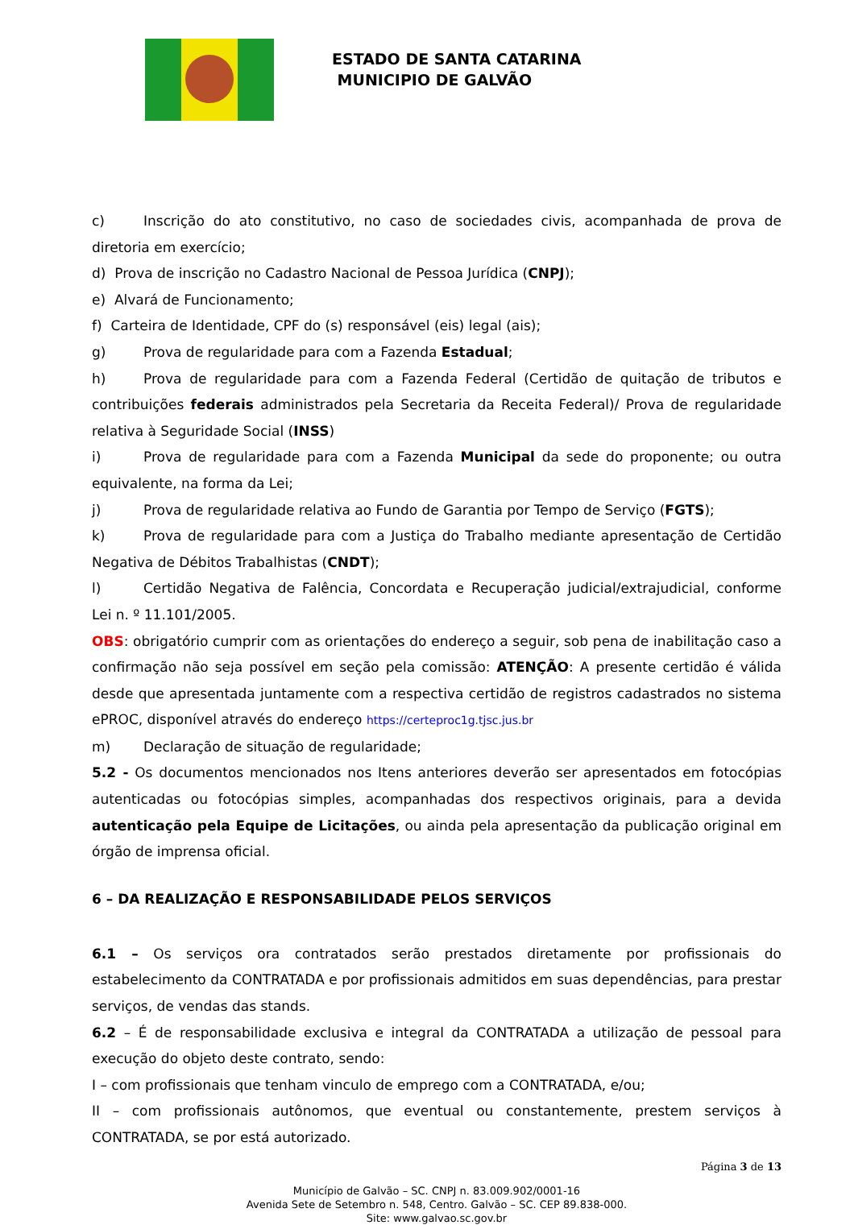ESTADO DE SANTA CATARINA
MUNICIPIO DE GALVÃO
c) Inscrição do ato constitutivo, no caso de sociedades civis, acompanhada de prova de diretoria em exercício;
d) Prova de inscrição no Cadastro Nacional de Pessoa Jurídica (CNPJ);
e) Alvará de Funcionamento;
f) Carteira de Identidade, CPF do (s) responsável (eis) legal (ais);
g) Prova de regularidade para com a Fazenda Estadual;
h) Prova de regularidade para com a Fazenda Federal (Certidão de quitação de tributos e contribuições federais administrados pela Secretaria da Receita Federal)/ Prova de regularidade relativa à Seguridade Social (INSS)
i) Prova de regularidade para com a Fazenda Municipal da sede do proponente; ou outra equivalente, na forma da Lei;
j) Prova de regularidade relativa ao Fundo de Garantia por Tempo de Serviço (FGTS);
k) Prova de regularidade para com a Justiça do Trabalho mediante apresentação de Certidão Negativa de Débitos Trabalhistas (CNDT);
l) Certidão Negativa de Falência, Concordata e Recuperação judicial/extrajudicial, conforme Lei n. º 11.101/2005.
OBS: obrigatório cumprir com as orientações do endereço a seguir, sob pena de inabilitação caso a confirmação não seja possível em seção pela comissão: ATENÇÃO: A presente certidão é válida desde que apresentada juntamente com a respectiva certidão de registros cadastrados no sistema ePROC, disponível através do endereço https://certeproc1g.tjsc.jus.br
m) Declaração de situação de regularidade;
5.2 - Os documentos mencionados nos Itens anteriores deverão ser apresentados em fotocópias autenticadas ou fotocópias simples, acompanhadas dos respectivos originais, para a devida autenticação pela Equipe de Licitações, ou ainda pela apresentação da publicação original em órgão de imprensa oficial.
6 – DA REALIZAÇÃO E RESPONSABILIDADE PELOS SERVIÇOS
6.1 – Os serviços ora contratados serão prestados diretamente por profissionais do estabelecimento da CONTRATADA e por profissionais admitidos em suas dependências, para prestar serviços, de vendas das stands.
6.2 – É de responsabilidade exclusiva e integral da CONTRATADA a utilização de pessoal para execução do objeto deste contrato, sendo:
I – com profissionais que tenham vinculo de emprego com a CONTRATADA, e/ou;
II – com profissionais autônomos, que eventual ou constantemente, prestem serviços à CONTRATADA, se por está autorizado.
Página 3 de 13
Município de Galvão – SC. CNPJ n. 83.009.902/0001-16
Avenida Sete de Setembro n. 548, Centro. Galvão – SC. CEP 89.838-000.
Site: www.galvao.sc.gov.br